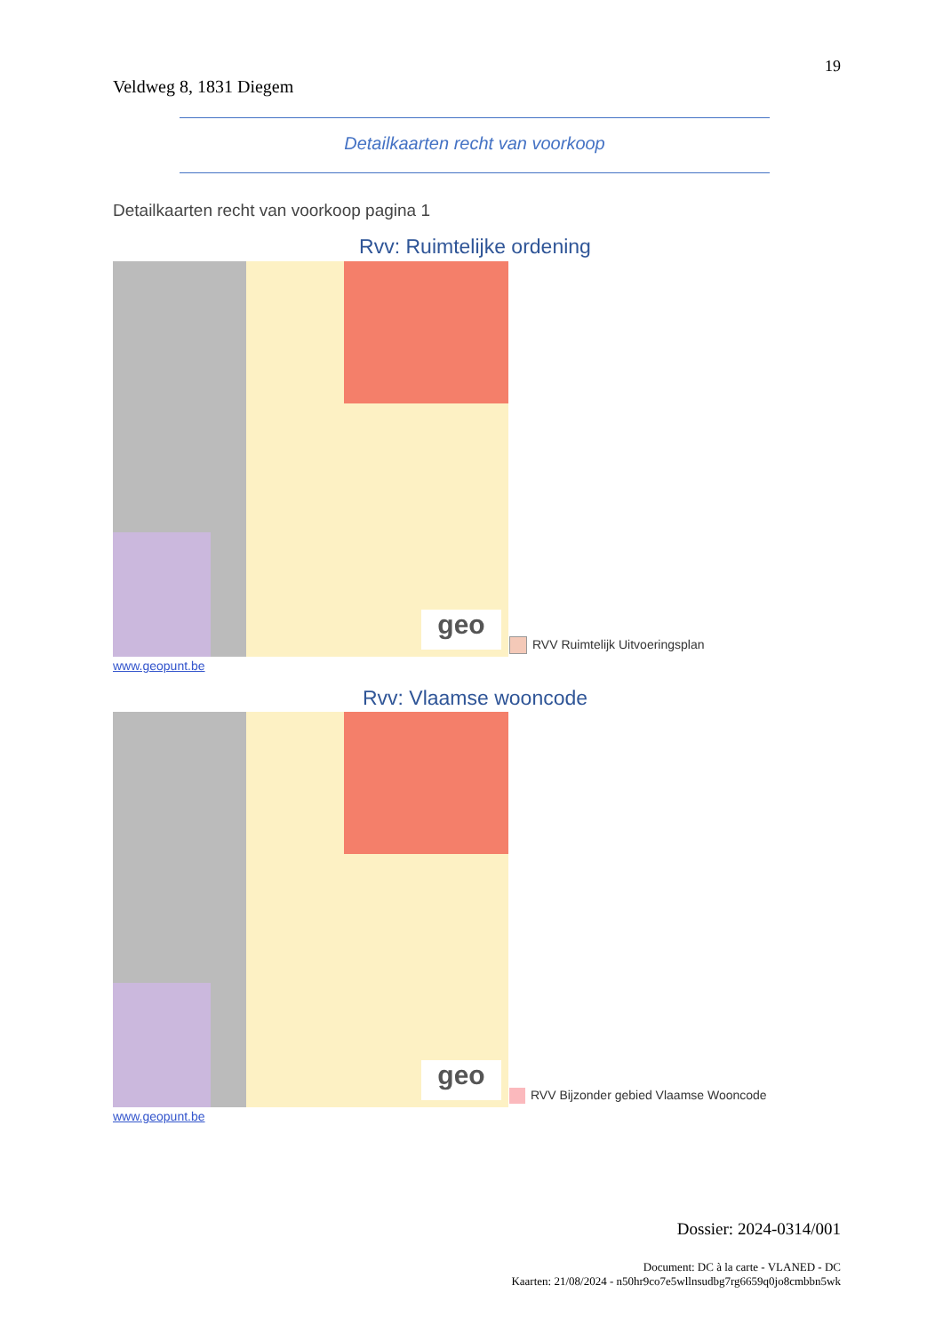19
Veldweg 8, 1831 Diegem
Detailkaarten recht van voorkoop
Detailkaarten recht van voorkoop pagina 1
Rvv: Ruimtelijke ordening
geo
RVV Ruimtelijk Uitvoeringsplan
www.geopunt.be
Rvv: Vlaamse wooncode
geo
RVV Bijzonder gebied Vlaamse Wooncode
www.geopunt.be
Dossier: 2024-0314/001
Document: DC à la carte - VLANED - DC
Kaarten: 21/08/2024 - n50hr9co7e5wllnsudbg7rg6659q0jo8cmbbn5wk